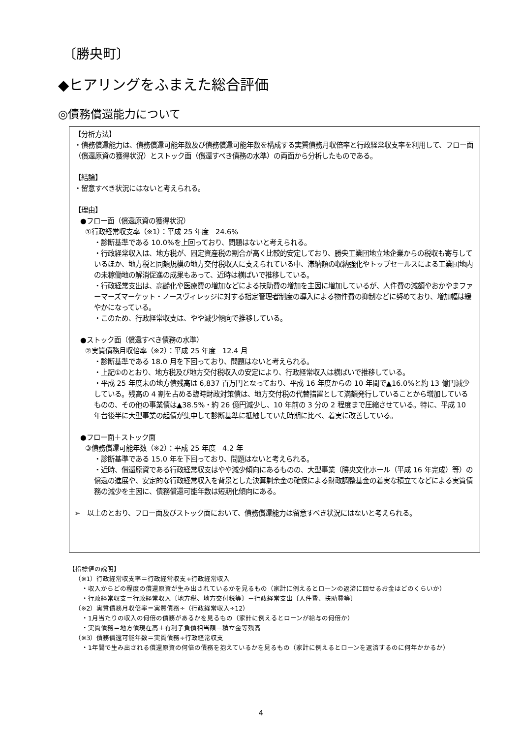〔勝央町〕
◆ヒアリングをふまえた総合評価
◎債務償還能力について
【分析方法】
・債務償還能力は、債務償還可能年数及び債務償還可能年数を構成する実質債務月収倍率と行政経常収支率を利用して、フロー面（償還原資の獲得状況）とストック面（償還すべき債務の水準）の両面から分析したものである。
【結論】
・留意すべき状況にはないと考えられる。
【理由】
●フロー面（償還原資の獲得状況）
①行政経常収支率（※1）：平成 25 年度　24.6%
・診断基準である 10.0%を上回っており、問題はないと考えられる。
・行政経常収入は、地方税が、固定資産税の割合が高く比較的安定しており、勝央工業団地立地企業からの税収も寄与しているほか、地方税と同額規模の地方交付税収入に支えられている中、滞納額の収納強化やトップセールスによる工業団地内の未稼働地の解消促進の成果もあって、近時は横ばいで推移している。
・行政経常支出は、高齢化や医療費の増加などによる扶助費の増加を主因に増加しているが、人件費の減額やおかやまファーマーズマーケット・ノースヴィレッジに対する指定管理者制度の導入による物件費の抑制などに努めており、増加幅は緩やかになっている。
・このため、行政経常収支は、やや減少傾向で推移している。
●ストック面（償還すべき債務の水準）
②実質債務月収倍率（※2）：平成 25 年度　12.4 月
・診断基準である 18.0 月を下回っており、問題はないと考えられる。
・上記①のとおり、地方税及び地方交付税収入の安定により、行政経常収入は横ばいで推移している。
・平成 25 年度末の地方債残高は 6,837 百万円となっており、平成 16 年度からの 10 年間で▲16.0%と約 13 億円減少している。残高の 4 割を占める臨時財政対策債は、地方交付税の代替措置として満額発行していることから増加しているものの、その他の事業債は▲38.5%・約 26 億円減少し、10 年前の 3 分の 2 程度まで圧縮させている。特に、平成 10 年台後半に大型事業の起債が集中して診断基準に抵触していた時期に比べ、着実に改善している。
●フロー面＋ストック面
③債務償還可能年数（※2）：平成 25 年度　4.2 年
・診断基準である 15.0 年を下回っており、問題はないと考えられる。
・近時、償還原資である行政経常収支はやや減少傾向にあるものの、大型事業（勝央文化ホール（平成 16 年完成）等）の償還の進展や、安定的な行政経常収入を背景とした決算剰余金の確保による財政調整基金の着実な積立てなどによる実質債務の減少を主因に、債務償還可能年数は短期化傾向にある。
➢　以上のとおり、フロー面及びストック面において、債務償還能力は留意すべき状況にはないと考えられる。
【指標値の説明】
（※1）行政経常収支率＝行政経常収支÷行政経常収入
・収入からどの程度の償還原資が生み出されているかを見るもの（家計に例えるとローンの返済に回せるお金はどのくらいか）
・行政経常収支＝行政経常収入〔地方税、地方交付税等〕－行政経常支出〔人件費、扶助費等〕
（※2）実質債務月収倍率＝実質債務÷（行政経常収入÷12）
・1月当たりの収入の何倍の債務があるかを見るもの（家計に例えるとローンが給与の何倍か）
・実質債務＝地方債現在高＋有利子負債相当額－積立金等残高
（※3）債務償還可能年数＝実質債務÷行政経常収支
・1年間で生み出される償還原資の何倍の債務を抱えているかを見るもの（家計に例えるとローンを返済するのに何年かかるか）
4